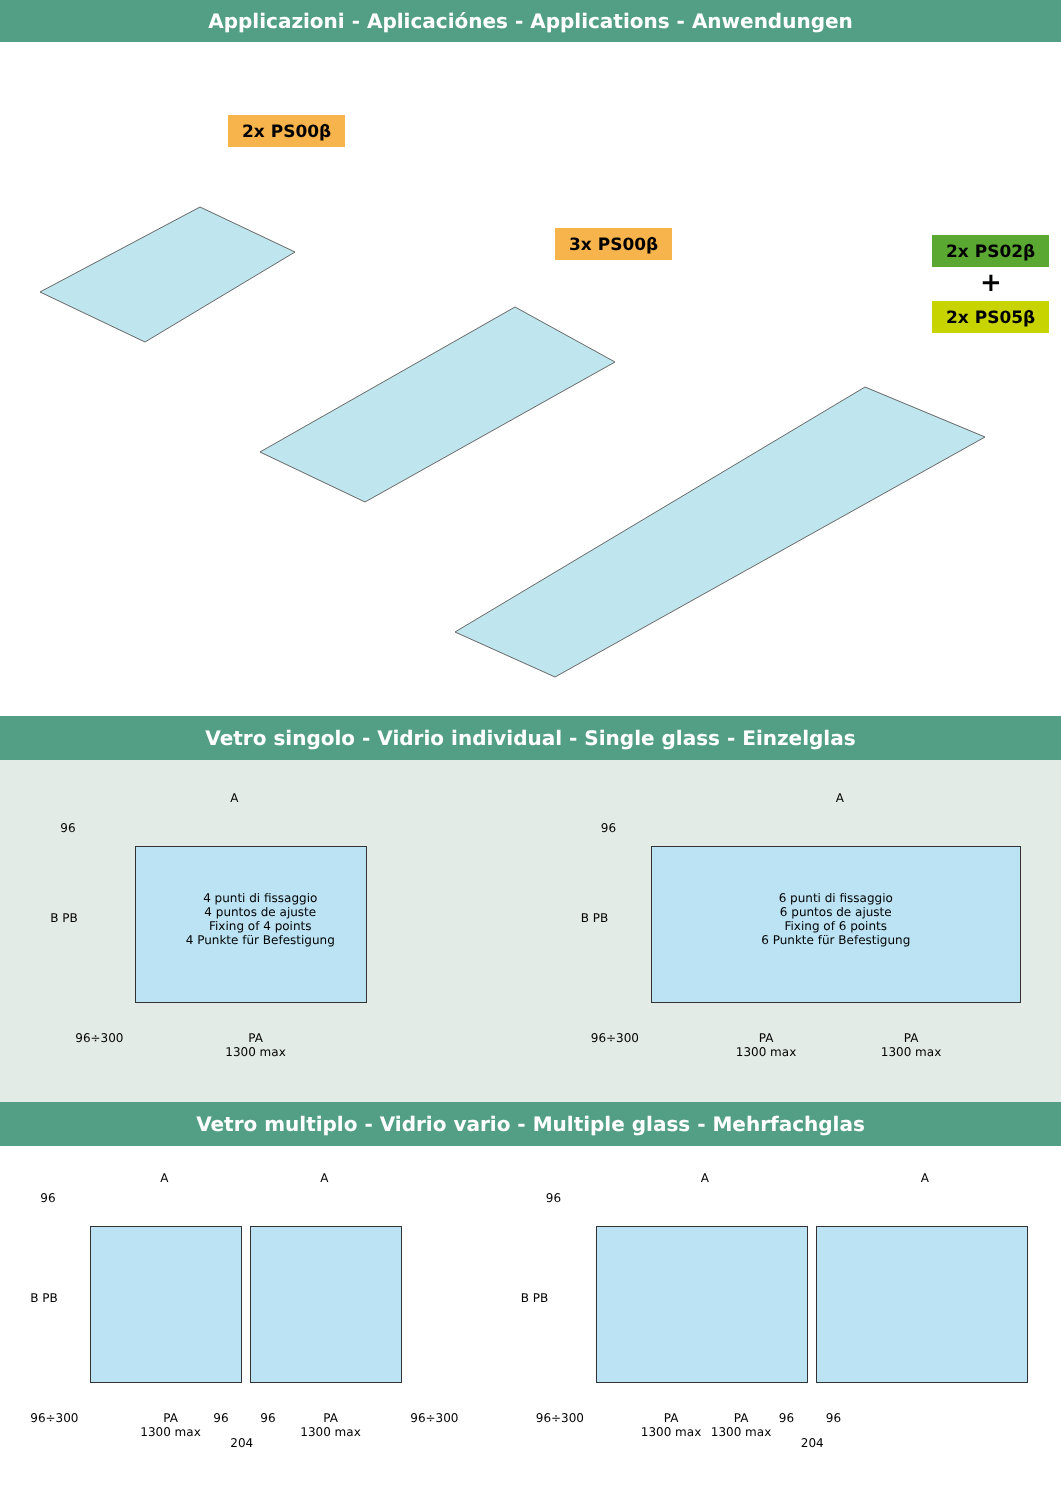Applicazioni - Aplicaciónes - Applications - Anwendungen
2x PS00β
3x PS00β 2x PS02β
+
2x PS05β
Vetro singolo - Vidrio individual - Single glass - Einzelglas
A
96
4 punti di fissaggio
4 puntos de ajuste
Fixing of 4 points
4 Punkte für Befestigung
B PB
96÷300
PA
1300 max
A
96
6 punti di fissaggio
6 puntos de ajuste
Fixing of 6 points
6 Punkte für Befestigung
B PB
96÷300
PA
1300 max
PA
1300 max
Vetro multiplo - Vidrio vario - Multiple glass - Mehrfachglas
A A
96
B PB
96÷300
PA
1300 max
96 96
PA
1300 max
96÷300
204
A A
96
B PB
96÷300
PA
1300 max
PA
1300 max
96 96
204